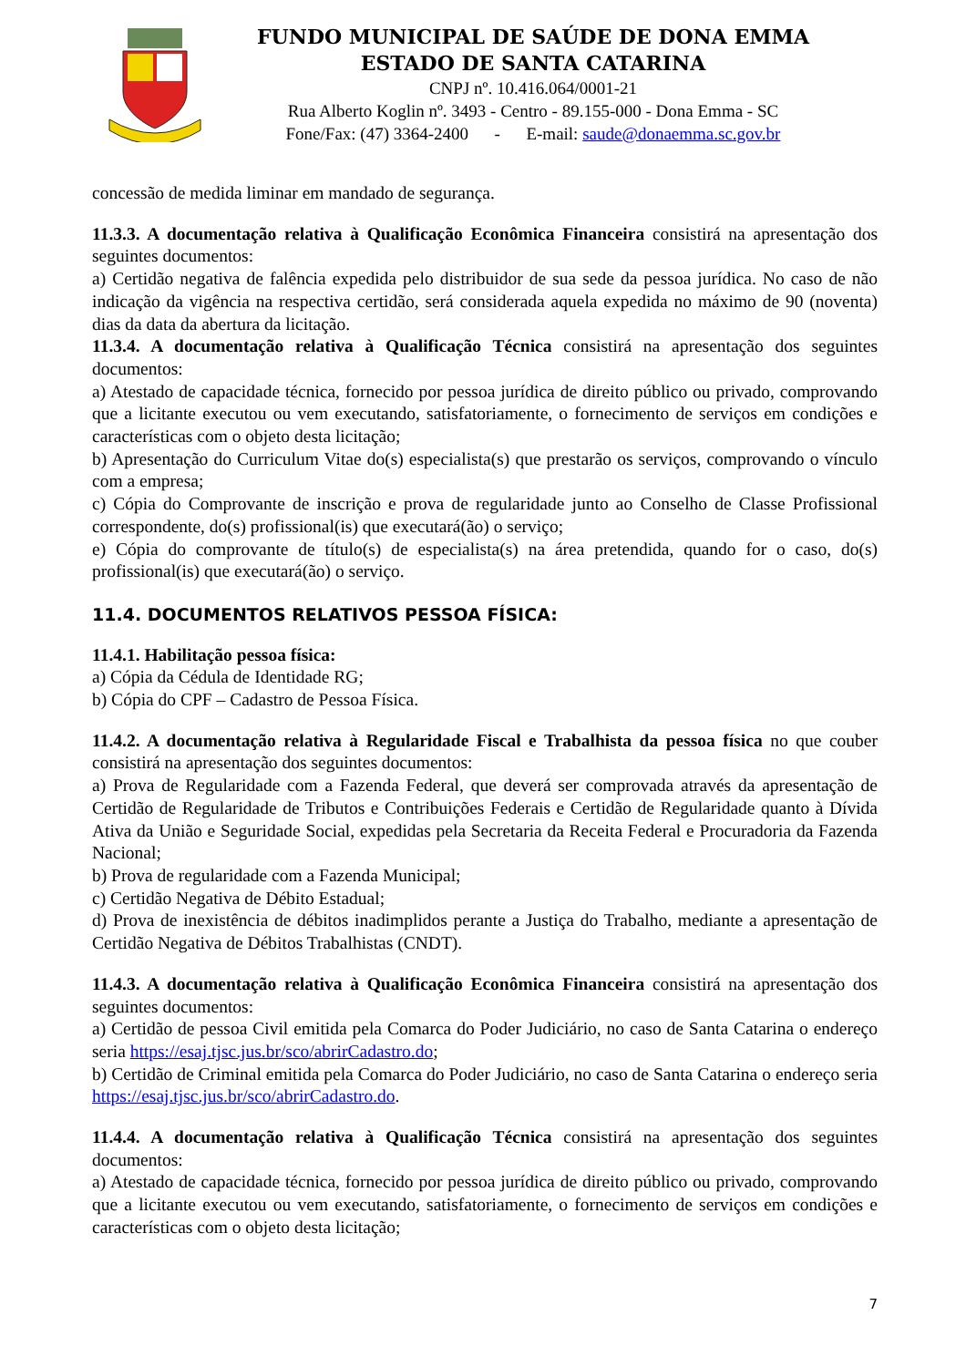FUNDO MUNICIPAL DE SAÚDE DE DONA EMMA
ESTADO DE SANTA CATARINA
CNPJ nº. 10.416.064/0001-21
Rua Alberto Koglin nº. 3493 - Centro - 89.155-000 - Dona Emma - SC
Fone/Fax: (47) 3364-2400 - E-mail: saude@donaemma.sc.gov.br
concessão de medida liminar em mandado de segurança.
11.3.3. A documentação relativa à Qualificação Econômica Financeira consistirá na apresentação dos seguintes documentos:
a) Certidão negativa de falência expedida pelo distribuidor de sua sede da pessoa jurídica. No caso de não indicação da vigência na respectiva certidão, será considerada aquela expedida no máximo de 90 (noventa) dias da data da abertura da licitação.
11.3.4. A documentação relativa à Qualificação Técnica consistirá na apresentação dos seguintes documentos:
a) Atestado de capacidade técnica, fornecido por pessoa jurídica de direito público ou privado, comprovando que a licitante executou ou vem executando, satisfatoriamente, o fornecimento de serviços em condições e características com o objeto desta licitação;
b) Apresentação do Curriculum Vitae do(s) especialista(s) que prestarão os serviços, comprovando o vínculo com a empresa;
c) Cópia do Comprovante de inscrição e prova de regularidade junto ao Conselho de Classe Profissional correspondente, do(s) profissional(is) que executará(ão) o serviço;
e) Cópia do comprovante de título(s) de especialista(s) na área pretendida, quando for o caso, do(s) profissional(is) que executará(ão) o serviço.
11.4. DOCUMENTOS RELATIVOS PESSOA FÍSICA:
11.4.1. Habilitação pessoa física:
a) Cópia da Cédula de Identidade RG;
b) Cópia do CPF – Cadastro de Pessoa Física.
11.4.2. A documentação relativa à Regularidade Fiscal e Trabalhista da pessoa física no que couber consistirá na apresentação dos seguintes documentos:
a) Prova de Regularidade com a Fazenda Federal, que deverá ser comprovada através da apresentação de Certidão de Regularidade de Tributos e Contribuições Federais e Certidão de Regularidade quanto à Dívida Ativa da União e Seguridade Social, expedidas pela Secretaria da Receita Federal e Procuradoria da Fazenda Nacional;
b) Prova de regularidade com a Fazenda Municipal;
c) Certidão Negativa de Débito Estadual;
d) Prova de inexistência de débitos inadimplidos perante a Justiça do Trabalho, mediante a apresentação de Certidão Negativa de Débitos Trabalhistas (CNDT).
11.4.3. A documentação relativa à Qualificação Econômica Financeira consistirá na apresentação dos seguintes documentos:
a) Certidão de pessoa Civil emitida pela Comarca do Poder Judiciário, no caso de Santa Catarina o endereço seria https://esaj.tjsc.jus.br/sco/abrirCadastro.do;
b) Certidão de Criminal emitida pela Comarca do Poder Judiciário, no caso de Santa Catarina o endereço seria https://esaj.tjsc.jus.br/sco/abrirCadastro.do.
11.4.4. A documentação relativa à Qualificação Técnica consistirá na apresentação dos seguintes documentos:
a) Atestado de capacidade técnica, fornecido por pessoa jurídica de direito público ou privado, comprovando que a licitante executou ou vem executando, satisfatoriamente, o fornecimento de serviços em condições e características com o objeto desta licitação;
7